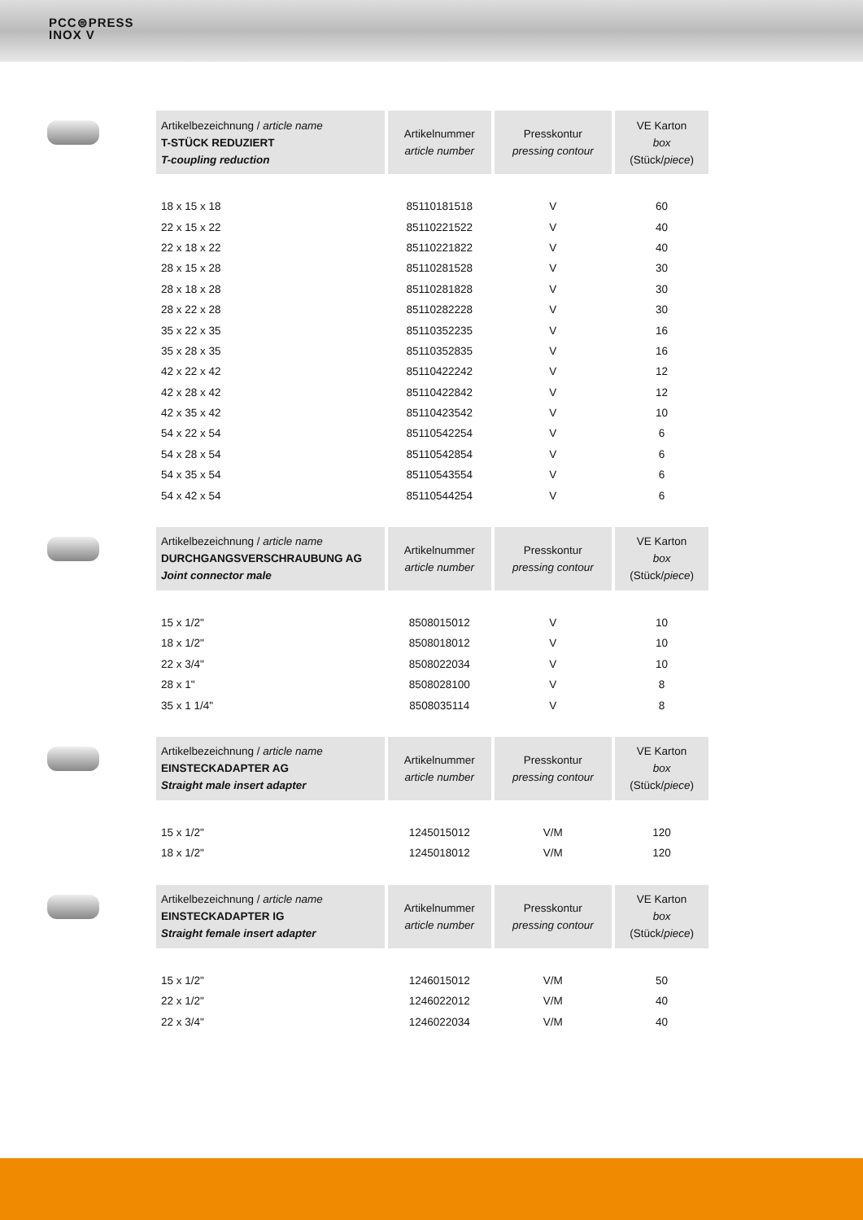PCC⊜PRESS
INOX V
| Artikelbezeichnung / article name T-STÜCK REDUZIERT T-coupling reduction | Artikelnummer article number | Presskontur pressing contour | VE Karton box (Stück/ piece ) |
| --- | --- | --- | --- |
| 18 x 15 x 18 | 85110181518 | V | 60 |
| 22 x 15 x 22 | 85110221522 | V | 40 |
| 22 x 18 x 22 | 85110221822 | V | 40 |
| 28 x 15 x 28 | 85110281528 | V | 30 |
| 28 x 18 x 28 | 85110281828 | V | 30 |
| 28 x 22 x 28 | 85110282228 | V | 30 |
| 35 x 22 x 35 | 85110352235 | V | 16 |
| 35 x 28 x 35 | 85110352835 | V | 16 |
| 42 x 22 x 42 | 85110422242 | V | 12 |
| 42 x 28 x 42 | 85110422842 | V | 12 |
| 42 x 35 x 42 | 85110423542 | V | 10 |
| 54 x 22 x 54 | 85110542254 | V | 6 |
| 54 x 28 x 54 | 85110542854 | V | 6 |
| 54 x 35 x 54 | 85110543554 | V | 6 |
| 54 x 42 x 54 | 85110544254 | V | 6 |
| Artikelbezeichnung / article name DURCHGANGSVERSCHRAUBUNG AG Joint connector male | Artikelnummer article number | Presskontur pressing contour | VE Karton box (Stück/ piece ) |
| --- | --- | --- | --- |
| 15 x 1/2" | 8508015012 | V | 10 |
| 18 x 1/2" | 8508018012 | V | 10 |
| 22 x 3/4" | 8508022034 | V | 10 |
| 28 x 1" | 8508028100 | V | 8 |
| 35 x 1 1/4" | 8508035114 | V | 8 |
| Artikelbezeichnung / article name EINSTECKADAPTER AG Straight male insert adapter | Artikelnummer article number | Presskontur pressing contour | VE Karton box (Stück/ piece ) |
| --- | --- | --- | --- |
| 15 x 1/2" | 1245015012 | V/M | 120 |
| 18 x 1/2" | 1245018012 | V/M | 120 |
| Artikelbezeichnung / article name EINSTECKADAPTER IG Straight female insert adapter | Artikelnummer article number | Presskontur pressing contour | VE Karton box (Stück/ piece ) |
| --- | --- | --- | --- |
| 15 x 1/2" | 1246015012 | V/M | 50 |
| 22 x 1/2" | 1246022012 | V/M | 40 |
| 22 x 3/4" | 1246022034 | V/M | 40 |